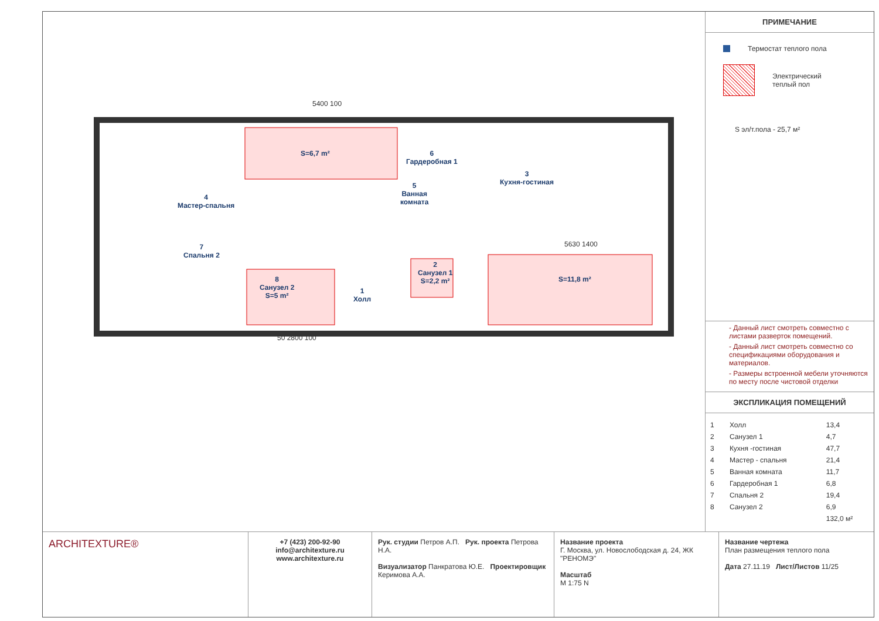4
Мастер-спальня
5
Ванная
комната
6
Гардеробная 1
3
Кухня-гостиная
7
Спальня 2
1
Холл
2
Санузел 1
S=2,2 m²
8
Санузел 2
S=5 m²
S=6,7 m²
S=11,8 m²
5400 100
5630 1400
50 2800 100
ПРИМЕЧАНИЕ
Термостат теплого пола
Электрический
теплый пол
S эл/т.пола - 25,7 м²
- Данный лист смотреть совместно с листами разверток помещений.
- Данный лист смотреть совместно со спецификациями оборудования и материалов.
- Размеры встроенной мебели уточняются по месту после чистовой отделки
ЭКСПЛИКАЦИЯ ПОМЕЩЕНИЙ
| 1 | Холл | 13,4 |
| 2 | Санузел 1 | 4,7 |
| 3 | Кухня -гостиная | 47,7 |
| 4 | Мастер - спальня | 21,4 |
| 5 | Ванная комната | 11,7 |
| 6 | Гардеробная 1 | 6,8 |
| 7 | Спальня 2 | 19,4 |
| 8 | Санузел 2 | 6,9 |
| | | 132,0 м² |
ARCHITEXTURE®
+7 (423) 200-92-90
info@architexture.ru
www.architexture.ru
Рук. студии Петров А.П. Рук. проекта Петрова Н.А.
Визуализатор Панкратова Ю.Е. Проектировщик Керимова А.А.
Название проекта
Г. Москва, ул. Новослободская д. 24, ЖК "РЕНОМЭ"
Масштаб
М 1:75 N
Название чертежа
План размещения теплого пола
Дата 27.11.19 Лист/Листов 11/25